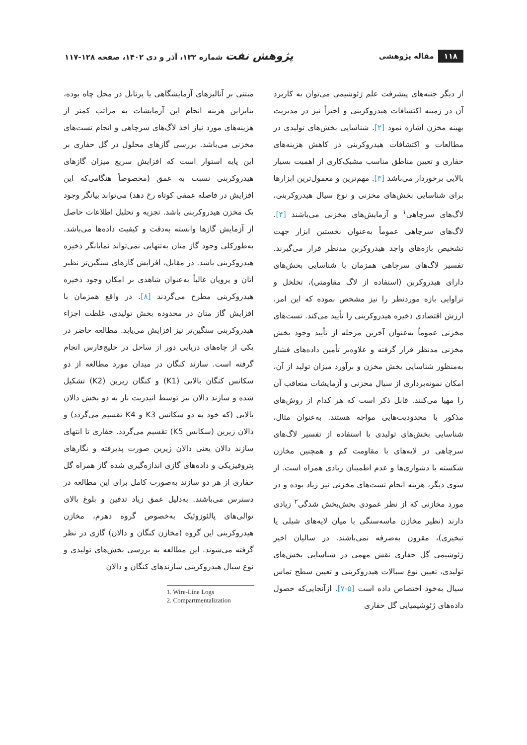۱۱۸ مقاله پژوهشی
پژوهش نفت شماره ۱۳۲، آذر و دی ۱۴۰۲، صفحه ۱۲۸-۱۱۷
از دیگر جنبه‌های پیشرفت علم ژئوشیمی می‌توان به کاربرد آن در زمینه اکتشافات هیدروکربنی و اخیراً نیز در مدیریت بهینه مخزن اشاره نمود [۲]. شناسایی بخش‌های تولیدی در مطالعات و اکتشافات هیدروکربنی در کاهش هزینه‌های حفاری و تعیین مناطق مناسب مشبک‌کاری از اهمیت بسیار بالایی برخوردار می‌باشد [۳]. مهم‌ترین و معمول‌ترین ابزارها برای شناسایی بخش‌های مخزنی و نوع سیال هیدروکربنی، لاگ‌های سرچاهی<sup>۱</sup> و آزمایش‌های مخزنی می‌باشند [۴]. لاگ‌های سرچاهی عموماً به‌عنوان نخستین ابزار جهت تشخیص بازه‌های واجد هیدروکربن مدنظر قرار می‌گیرند. تفسیر لاگ‌های سرچاهی همزمان با شناسایی بخش‌های دارای هیدروکربن (استفاده از لاگ مقاومتی)، تخلخل و تراوایی بازه موردنظر را نیز مشخص نموده که این امر، ارزش اقتصادی ذخیره هیدروکربنی را تأیید می‌کند. تست‌های مخزنی عموماً به‌عنوان آخرین مرحله از تأیید وجود بخش مخزنی مدنظر قرار گرفته و علاوه‌بر تأمین داده‌های فشار به‌منظور شناسایی بخش مخزن و برآورد میزان تولید از آن، امکان نمونه‌برداری از سیال مخزنی و آزمایشات متعاقب آن را مهیا می‌کنند. قابل ذکر است که هر کدام از روش‌های مذکور با محدودیت‌هایی مواجه هستند. به‌عنوان مثال، شناسایی بخش‌های تولیدی با استفاده از تفسیر لاگ‌های سرچاهی در لایه‌های با مقاومت کم و همچنین مخازن شکسته با دشواری‌ها و عدم اطمینان زیادی همراه است. از سوی دیگر، هزینه انجام تست‌های مخزنی نیز زیاد بوده و در مورد مخازنی که از نظر عمودی بخش‌بخش شدگی<sup>۲</sup> زیادی دارند (نظیر مخازن ماسه‌سنگی با میان لایه‌های شیلی یا تبخیری)، مقرون به‌صرفه نمی‌باشند. در سالیان اخیر ژئوشیمی گل حفاری نقش مهمی در شناسایی بخش‌های تولیدی، تعیین نوع سیالات هیدروکربنی و تعیین سطح تماس سیال به‌خود اختصاص داده است [۵-۷]. ازآنجایی‌که حصول داده‌های ژئوشیمیایی گل حفاری
مبتنی بر آنالیزهای آزمایشگاهی یا پرتابل در محل چاه بوده، بنابراین هزینه انجام این آزمایشات به مراتب کمتر از هزینه‌های مورد نیاز اخذ لاگ‌های سرچاهی و انجام تست‌های مخزنی می‌باشد. بررسی گازهای محلول در گل حفاری بر این پایه استوار است که افزایش سریع میزان گازهای هیدروکربنی نسبت به عمق (مخصوصاً هنگامی‌که این افزایش در فاصله عمقی کوتاه رخ دهد) می‌تواند بیانگر وجود یک مخزن هیدروکربنی باشد. تجزیه و تحلیل اطلاعات حاصل از آزمایش گازها وابسته به‌دقت و کیفیت داده‌ها می‌باشد. به‌طورکلی وجود گاز متان به‌تنهایی نمی‌تواند نمایانگر ذخیره هیدروکربنی باشد. در مقابل، افزایش گازهای سنگین‌تر نظیر اتان و پروپان غالباً به‌عنوان شاهدی بر امکان وجود ذخیره هیدروکربنی مطرح می‌گردند [۸]. در واقع همزمان با افزایش گاز متان در محدوده بخش تولیدی، غلظت اجزاء هیدروکربنی سنگین‌تر نیز افزایش می‌یابد. مطالعه حاضر در یکی از چاه‌های دریایی دور از ساحل در خلیج‌فارس انجام گرفته است. سازند کنگان در میدان مورد مطالعه از دو سکانس کنگان بالایی (K1) و کنگان زیرین (K2) تشکیل شده و سازند دالان نیز توسط انیدریت نار به دو بخش دالان بالایی (که خود به دو سکانس K3 و K4 تقسیم می‌گردد) و دالان زیرین (سکانس K5) تقسیم می‌گردد. حفاری تا انتهای سازند دالان یعنی دالان زیرین صورت پذیرفته و نگارهای پتروفیزیکی و داده‌های گازی اندازه‌گیری شده گاز همراه گل حفاری از هر دو سازند به‌صورت کامل برای این مطالعه در دسترس می‌باشند. به‌دلیل عمق زیاد تدفین و بلوغ بالای توالی‌های پالئوزوئیک به‌خصوص گروه دهرم، مخازن هیدروکربنی این گروه (مخازن کنگان و دالان) گازی در نظر گرفته می‌شوند. این مطالعه به بررسی بخش‌های تولیدی و نوع سیال هیدروکربنی سازندهای کنگان و دالان
1. Wire-Line Logs
2. Compartmentalization